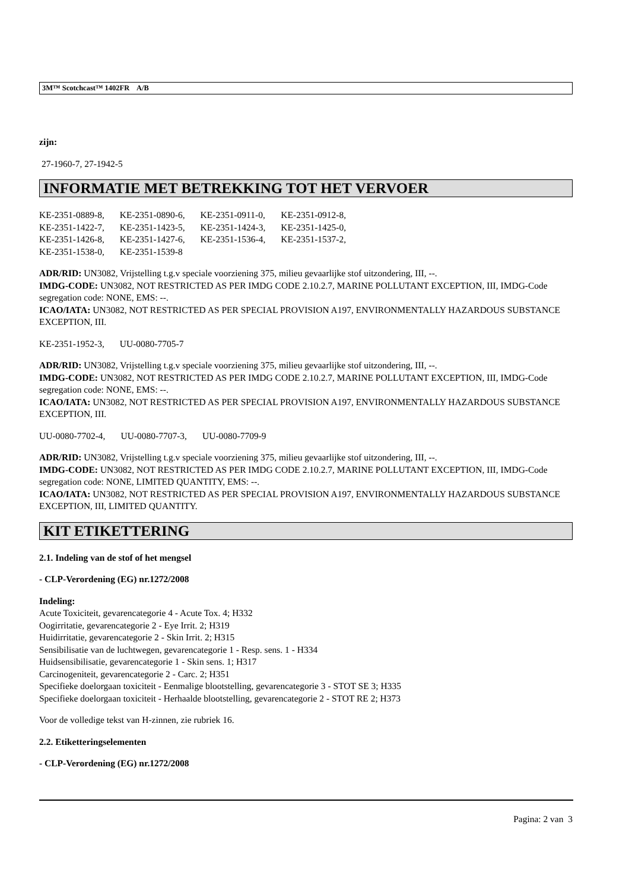3M™ Scotchcast™ 1402FR A/B
zijn:
27-1960-7, 27-1942-5
INFORMATIE MET BETREKKING TOT HET VERVOER
| KE-2351-0889-8, | KE-2351-0890-6, | KE-2351-0911-0, | KE-2351-0912-8, |
| KE-2351-1422-7, | KE-2351-1423-5, | KE-2351-1424-3, | KE-2351-1425-0, |
| KE-2351-1426-8, | KE-2351-1427-6, | KE-2351-1536-4, | KE-2351-1537-2, |
| KE-2351-1538-0, | KE-2351-1539-8 | | |
ADR/RID: UN3082, Vrijstelling t.g.v speciale voorziening 375, milieu gevaarlijke stof uitzondering, III, --.
IMDG-CODE: UN3082, NOT RESTRICTED AS PER IMDG CODE 2.10.2.7, MARINE POLLUTANT EXCEPTION, III, IMDG-Code segregation code: NONE, EMS: --.
ICAO/IATA: UN3082, NOT RESTRICTED AS PER SPECIAL PROVISION A197, ENVIRONMENTALLY HAZARDOUS SUBSTANCE EXCEPTION, III.
| KE-2351-1952-3, | UU-0080-7705-7 |
ADR/RID: UN3082, Vrijstelling t.g.v speciale voorziening 375, milieu gevaarlijke stof uitzondering, III, --.
IMDG-CODE: UN3082, NOT RESTRICTED AS PER IMDG CODE 2.10.2.7, MARINE POLLUTANT EXCEPTION, III, IMDG-Code segregation code: NONE, EMS: --.
ICAO/IATA: UN3082, NOT RESTRICTED AS PER SPECIAL PROVISION A197, ENVIRONMENTALLY HAZARDOUS SUBSTANCE EXCEPTION, III.
| UU-0080-7702-4, | UU-0080-7707-3, | UU-0080-7709-9 |
ADR/RID: UN3082, Vrijstelling t.g.v speciale voorziening 375, milieu gevaarlijke stof uitzondering, III, --.
IMDG-CODE: UN3082, NOT RESTRICTED AS PER IMDG CODE 2.10.2.7, MARINE POLLUTANT EXCEPTION, III, IMDG-Code segregation code: NONE, LIMITED QUANTITY, EMS: --.
ICAO/IATA: UN3082, NOT RESTRICTED AS PER SPECIAL PROVISION A197, ENVIRONMENTALLY HAZARDOUS SUBSTANCE EXCEPTION, III, LIMITED QUANTITY.
KIT ETIKETTERING
2.1. Indeling van de stof of het mengsel
- CLP-Verordening (EG) nr.1272/2008
Indeling:
Acute Toxiciteit, gevarencategorie 4 - Acute Tox. 4; H332
Oogirritatie, gevarencategorie 2 - Eye Irrit. 2; H319
Huidirritatie, gevarencategorie 2 - Skin Irrit. 2; H315
Sensibilisatie van de luchtwegen, gevarencategorie 1 - Resp. sens. 1 - H334
Huidsensibilisatie, gevarencategorie 1 - Skin sens. 1; H317
Carcinogeniteit, gevarencategorie 2 - Carc. 2; H351
Specifieke doelorgaan toxiciteit - Eenmalige blootstelling, gevarencategorie 3 - STOT SE 3; H335
Specifieke doelorgaan toxiciteit - Herhaalde blootstelling, gevarencategorie 2 - STOT RE 2; H373
Voor de volledige tekst van H-zinnen, zie rubriek 16.
2.2. Etiketteringselementen
- CLP-Verordening (EG) nr.1272/2008
Pagina: 2 van 3